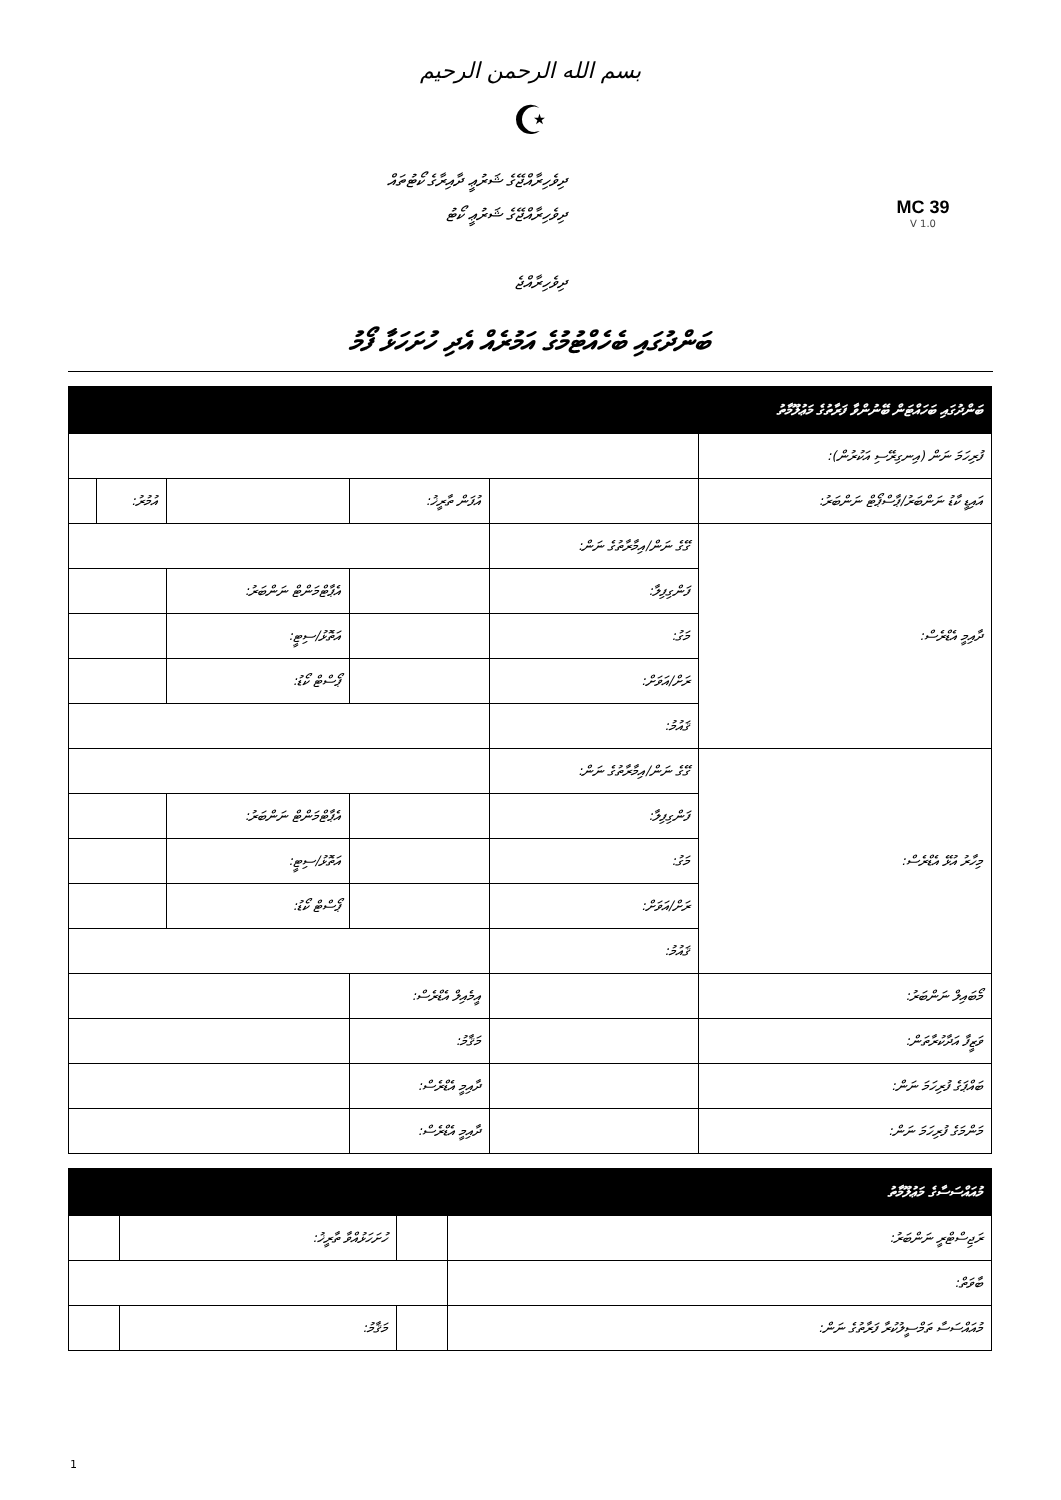بسم الله الرحمن الرحيم
☪
ދިވެހިރާއްޖޭގެ ޝަރުޢީ ދާއިރާގެ ކޯޓުތައް
ދިވެހިރާއްޖޭގެ ޝަރުޢީ ކޯޓު
ދިވެހިރާއްޖެ
MC 39
V 1.0
ބަންދުގައި ބެހެއްޓުމުގެ އަމުރެއް އެދި ހުށަހަޅާ ފޯމު
| ބަންދުގައި ބަހައްޓަން ބޭނުންވާ ފަރާތުގެ މަޢުލޫމާތު | | | | | |
| --- | --- | --- | --- | --- | --- |
| ފުރިހަމަ ނަން (އިނގިރޭސި އަކުރުން): | | | | | |
| އައިޑީ ކާޑު ނަންބަރު/ޕާސްޕޯޓް ނަންބަރު: | | އުފަން ތާރީޚު: | | އުމުރު: | |
| ދާއިމީ އެޑްރެސް: | ގޭގެ ނަން/އިމާރާތުގެ ނަން: | | | | |
| | ފަންގިފިލާ: | | އެޕާޓްމަންޓް ނަންބަރު: | | |
| | މަގު: | | އަތޮޅު/ސިޓީ: | | |
| | ރަށް/އަވަށް: | | ޕޯސްޓް ކޯޑު: | | |
| | ޤައުމު: | | | | |
| މިހާރު އުޅޭ އެޑްރެސް: | ގޭގެ ނަން/އިމާރާތުގެ ނަން: | | | | |
| | ފަންގިފިލާ: | | އެޕާޓްމަންޓް ނަންބަރު: | | |
| | މަގު: | | އަތޮޅު/ސިޓީ: | | |
| | ރަށް/އަވަށް: | | ޕޯސްޓް ކޯޑު: | | |
| | ޤައުމު: | | | | |
| މޯބައިލް ނަންބަރު: | | އީމެއިލް އެޑްރެސް: | | | |
| ވަޒީފާ އަދާކުރާތަން: | | މަޤާމު: | | | |
| ބައްޕަގެ ފުރިހަމަ ނަން: | | ދާއިމީ އެޑްރެސް: | | | |
| މަންމަގެ ފުރިހަމަ ނަން: | | ދާއިމީ އެޑްރެސް: | | | |
| މުއައްސަސާގެ މަޢުލޫމާތު | | | |
| --- | --- | --- | --- |
| ރަޖިސްޓްރީ ނަންބަރު: | | ހުށަހަޅުއްވާ ތާރީޚު: | |
| ބާވަތް: | | | |
| މުއައްސަސާ ތަމްސީލުކުރާ ފަރާތުގެ ނަން: | | މަޤާމު: | |
1